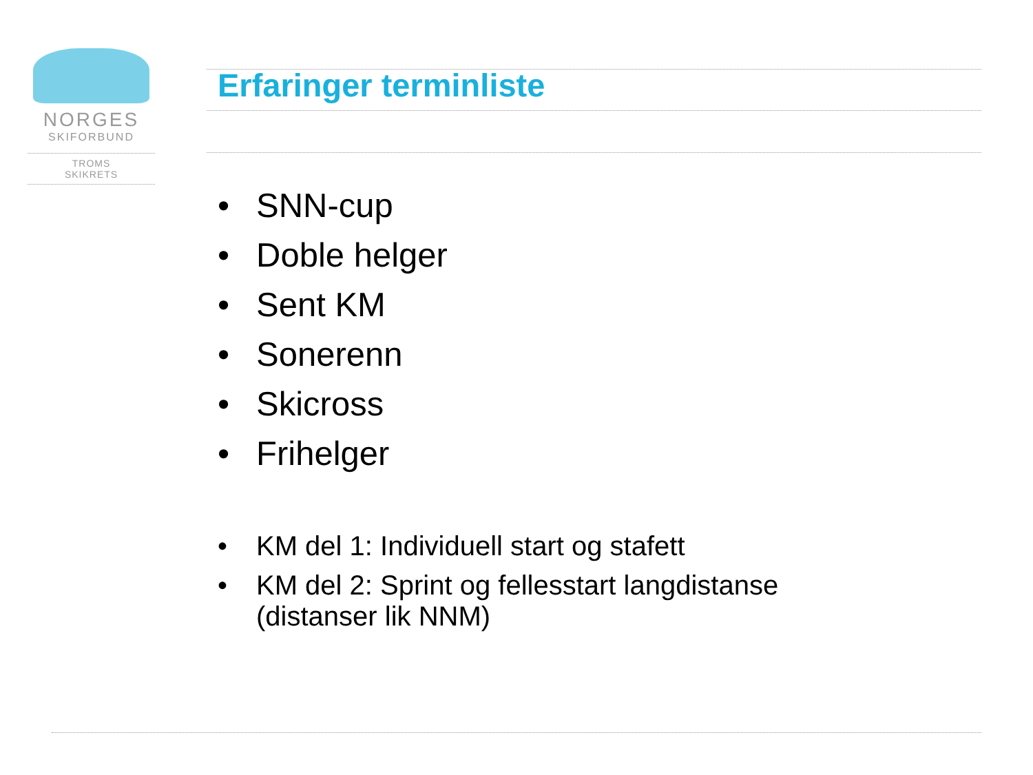NORGES
SKIFORBUND
TROMS
SKIKRETS
Erfaringer terminliste
• SNN-cup
• Doble helger
• Sent KM
• Sonerenn
• Skicross
• Frihelger
• KM del 1: Individuell start og stafett
• KM del 2: Sprint og fellesstart langdistanse (distanser lik NNM)